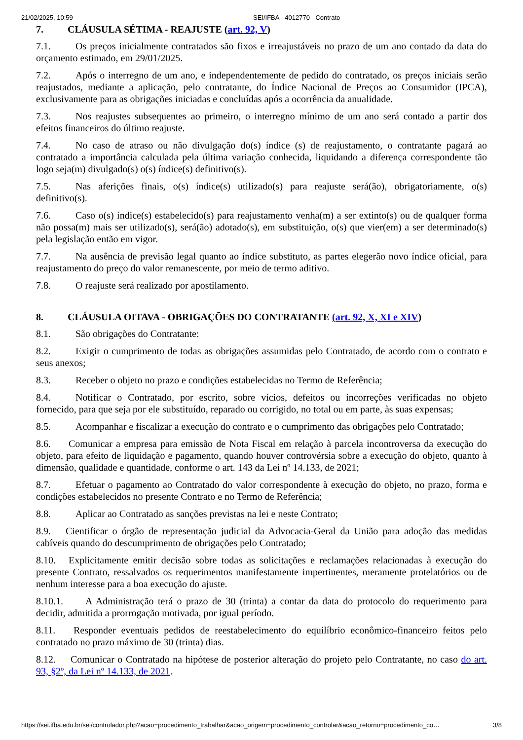21/02/2025, 10:59 SEI/IFBA - 4012770 - Contrato
7. CLÁUSULA SÉTIMA - REAJUSTE (art. 92, V)
7.1. Os preços inicialmente contratados são fixos e irreajustáveis no prazo de um ano contado da data do orçamento estimado, em 29/01/2025.
7.2. Após o interregno de um ano, e independentemente de pedido do contratado, os preços iniciais serão reajustados, mediante a aplicação, pelo contratante, do Índice Nacional de Preços ao Consumidor (IPCA), exclusivamente para as obrigações iniciadas e concluídas após a ocorrência da anualidade.
7.3. Nos reajustes subsequentes ao primeiro, o interregno mínimo de um ano será contado a partir dos efeitos financeiros do último reajuste.
7.4. No caso de atraso ou não divulgação do(s) índice (s) de reajustamento, o contratante pagará ao contratado a importância calculada pela última variação conhecida, liquidando a diferença correspondente tão logo seja(m) divulgado(s) o(s) índice(s) definitivo(s).
7.5. Nas aferições finais, o(s) índice(s) utilizado(s) para reajuste será(ão), obrigatoriamente, o(s) definitivo(s).
7.6. Caso o(s) índice(s) estabelecido(s) para reajustamento venha(m) a ser extinto(s) ou de qualquer forma não possa(m) mais ser utilizado(s), será(ão) adotado(s), em substituição, o(s) que vier(em) a ser determinado(s) pela legislação então em vigor.
7.7. Na ausência de previsão legal quanto ao índice substituto, as partes elegerão novo índice oficial, para reajustamento do preço do valor remanescente, por meio de termo aditivo.
7.8. O reajuste será realizado por apostilamento.
8. CLÁUSULA OITAVA - OBRIGAÇÕES DO CONTRATANTE (art. 92, X, XI e XIV)
8.1. São obrigações do Contratante:
8.2. Exigir o cumprimento de todas as obrigações assumidas pelo Contratado, de acordo com o contrato e seus anexos;
8.3. Receber o objeto no prazo e condições estabelecidas no Termo de Referência;
8.4. Notificar o Contratado, por escrito, sobre vícios, defeitos ou incorreções verificadas no objeto fornecido, para que seja por ele substituído, reparado ou corrigido, no total ou em parte, às suas expensas;
8.5. Acompanhar e fiscalizar a execução do contrato e o cumprimento das obrigações pelo Contratado;
8.6. Comunicar a empresa para emissão de Nota Fiscal em relação à parcela incontroversa da execução do objeto, para efeito de liquidação e pagamento, quando houver controvérsia sobre a execução do objeto, quanto à dimensão, qualidade e quantidade, conforme o art. 143 da Lei nº 14.133, de 2021;
8.7. Efetuar o pagamento ao Contratado do valor correspondente à execução do objeto, no prazo, forma e condições estabelecidos no presente Contrato e no Termo de Referência;
8.8. Aplicar ao Contratado as sanções previstas na lei e neste Contrato;
8.9. Cientificar o órgão de representação judicial da Advocacia-Geral da União para adoção das medidas cabíveis quando do descumprimento de obrigações pelo Contratado;
8.10. Explicitamente emitir decisão sobre todas as solicitações e reclamações relacionadas à execução do presente Contrato, ressalvados os requerimentos manifestamente impertinentes, meramente protelatórios ou de nenhum interesse para a boa execução do ajuste.
8.10.1. A Administração terá o prazo de 30 (trinta) a contar da data do protocolo do requerimento para decidir, admitida a prorrogação motivada, por igual período.
8.11. Responder eventuais pedidos de reestabelecimento do equilíbrio econômico-financeiro feitos pelo contratado no prazo máximo de 30 (trinta) dias.
8.12. Comunicar o Contratado na hipótese de posterior alteração do projeto pelo Contratante, no caso do art. 93, §2º, da Lei nº 14.133, de 2021.
https://sei.ifba.edu.br/sei/controlador.php?acao=procedimento_trabalhar&acao_origem=procedimento_controlar&acao_retorno=procedimento_co… 3/8